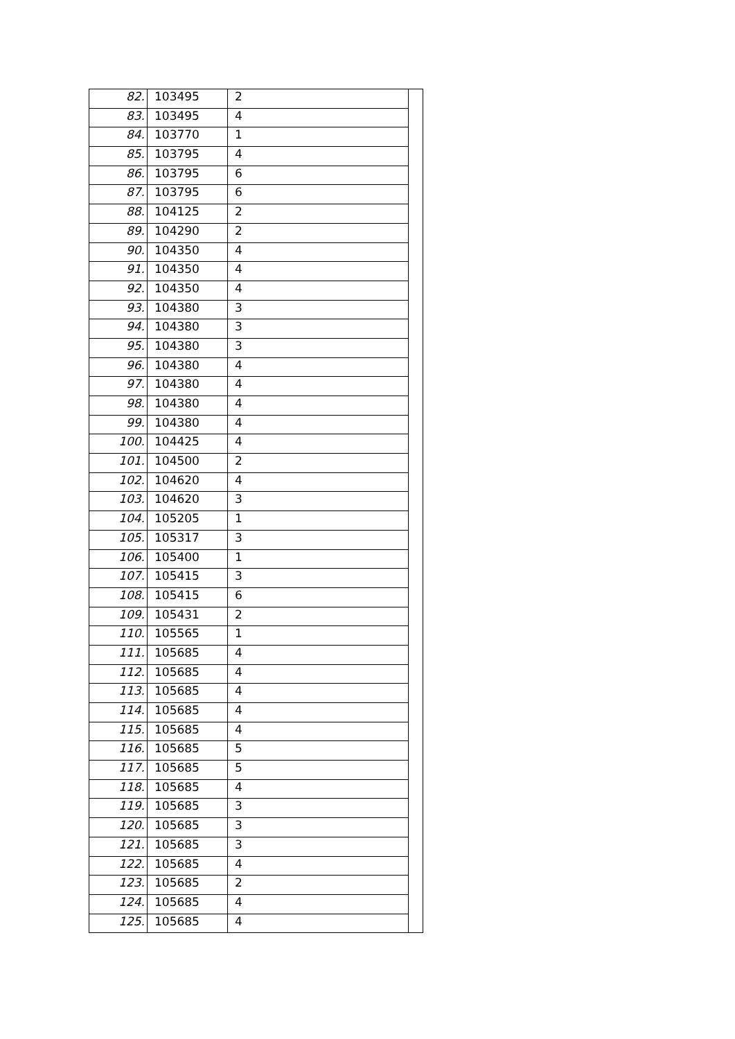| 82. | 103495 | 2 | |
| 83. | 103495 | 4 | |
| 84. | 103770 | 1 | |
| 85. | 103795 | 4 | |
| 86. | 103795 | 6 | |
| 87. | 103795 | 6 | |
| 88. | 104125 | 2 | |
| 89. | 104290 | 2 | |
| 90. | 104350 | 4 | |
| 91. | 104350 | 4 | |
| 92. | 104350 | 4 | |
| 93. | 104380 | 3 | |
| 94. | 104380 | 3 | |
| 95. | 104380 | 3 | |
| 96. | 104380 | 4 | |
| 97. | 104380 | 4 | |
| 98. | 104380 | 4 | |
| 99. | 104380 | 4 | |
| 100. | 104425 | 4 | |
| 101. | 104500 | 2 | |
| 102. | 104620 | 4 | |
| 103. | 104620 | 3 | |
| 104. | 105205 | 1 | |
| 105. | 105317 | 3 | |
| 106. | 105400 | 1 | |
| 107. | 105415 | 3 | |
| 108. | 105415 | 6 | |
| 109. | 105431 | 2 | |
| 110. | 105565 | 1 | |
| 111. | 105685 | 4 | |
| 112. | 105685 | 4 | |
| 113. | 105685 | 4 | |
| 114. | 105685 | 4 | |
| 115. | 105685 | 4 | |
| 116. | 105685 | 5 | |
| 117. | 105685 | 5 | |
| 118. | 105685 | 4 | |
| 119. | 105685 | 3 | |
| 120. | 105685 | 3 | |
| 121. | 105685 | 3 | |
| 122. | 105685 | 4 | |
| 123. | 105685 | 2 | |
| 124. | 105685 | 4 | |
| 125. | 105685 | 4 | |